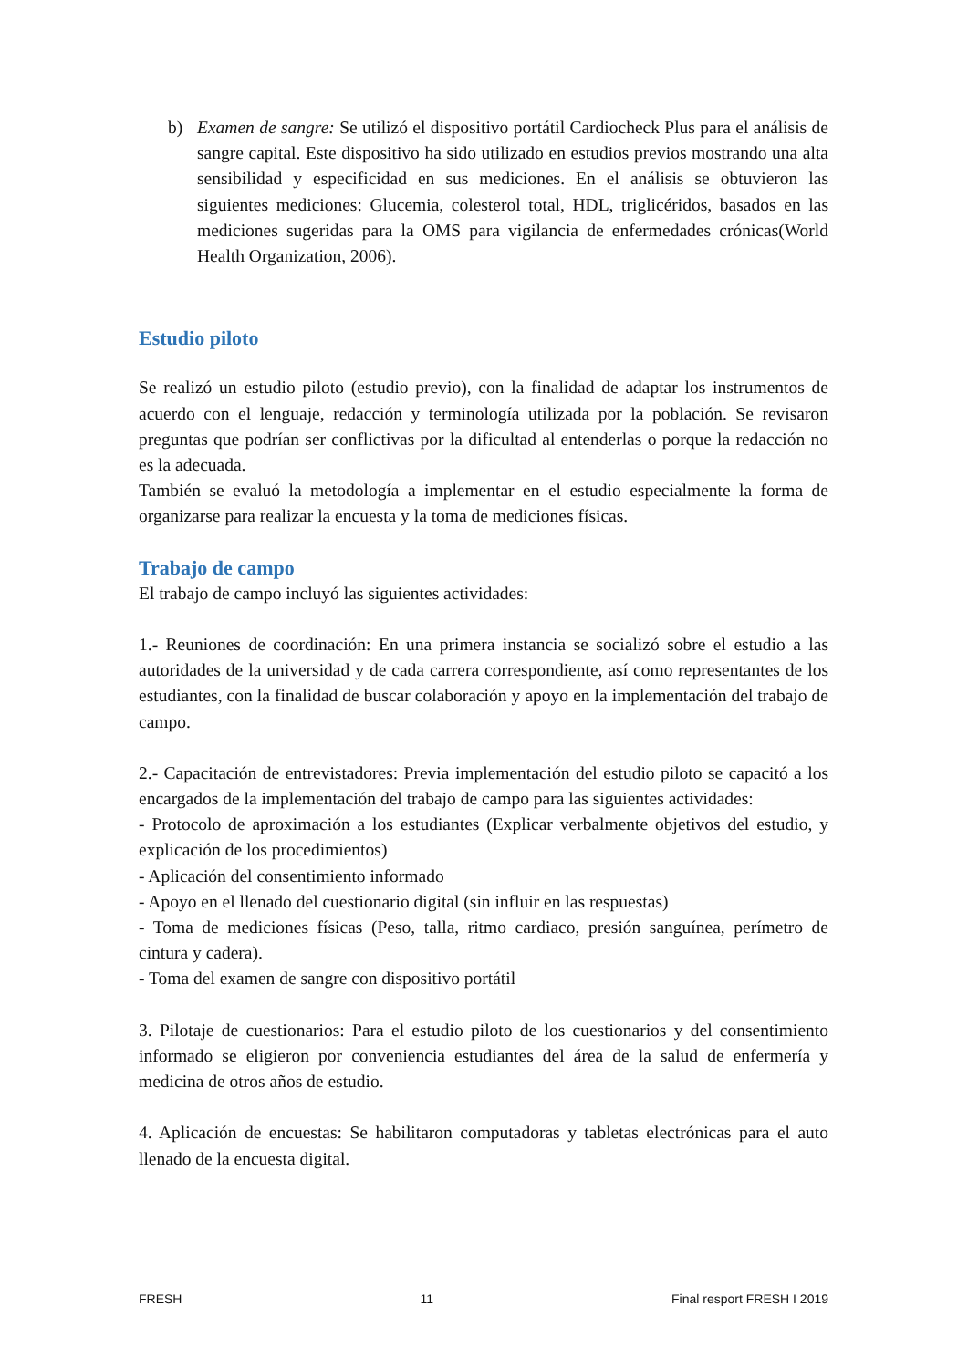b) Examen de sangre: Se utilizó el dispositivo portátil Cardiocheck Plus para el análisis de sangre capital. Este dispositivo ha sido utilizado en estudios previos mostrando una alta sensibilidad y especificidad en sus mediciones. En el análisis se obtuvieron las siguientes mediciones: Glucemia, colesterol total, HDL, triglicéridos, basados en las mediciones sugeridas para la OMS para vigilancia de enfermedades crónicas(World Health Organization, 2006).
Estudio piloto
Se realizó un estudio piloto (estudio previo), con la finalidad de adaptar los instrumentos de acuerdo con el lenguaje, redacción y terminología utilizada por la población. Se revisaron preguntas que podrían ser conflictivas por la dificultad al entenderlas o porque la redacción no es la adecuada.
También se evaluó la metodología a implementar en el estudio especialmente la forma de organizarse para realizar la encuesta y la toma de mediciones físicas.
Trabajo de campo
El trabajo de campo incluyó las siguientes actividades:
1.- Reuniones de coordinación: En una primera instancia se socializó sobre el estudio a las autoridades de la universidad y de cada carrera correspondiente, así como representantes de los estudiantes, con la finalidad de buscar colaboración y apoyo en la implementación del trabajo de campo.
2.- Capacitación de entrevistadores: Previa implementación del estudio piloto se capacitó a los encargados de la implementación del trabajo de campo para las siguientes actividades:
- Protocolo de aproximación a los estudiantes (Explicar verbalmente objetivos del estudio, y explicación de los procedimientos)
- Aplicación del consentimiento informado
- Apoyo en el llenado del cuestionario digital (sin influir en las respuestas)
- Toma de mediciones físicas (Peso, talla, ritmo cardiaco, presión sanguínea, perímetro de cintura y cadera).
- Toma del examen de sangre con dispositivo portátil
3. Pilotaje de cuestionarios: Para el estudio piloto de los cuestionarios y del consentimiento informado se eligieron por conveniencia estudiantes del área de la salud de enfermería y medicina de otros años de estudio.
4. Aplicación de encuestas: Se habilitaron computadoras y tabletas electrónicas para el auto llenado de la encuesta digital.
FRESH 11 Final resport FRESH I 2019